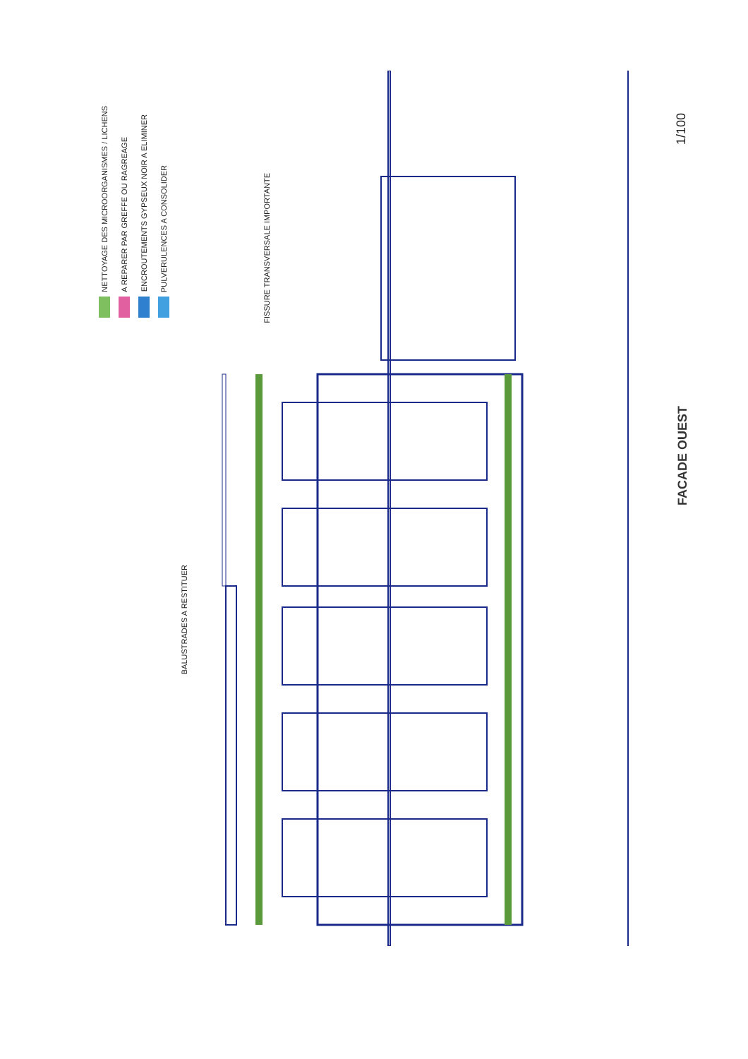NETTOYAGE DES MICROORGANISMES / LICHENS
A REPARER PAR GREFFE OU RAGREAGE
ENCROUTEMENTS GYPSEUX NOIR A ELIMINER
PULVERULENCES A CONSOLIDER
FISSURE TRANSVERSALE IMPORTANTE
BALUSTRADES A RESTITUER
FACADE OUEST
1/100